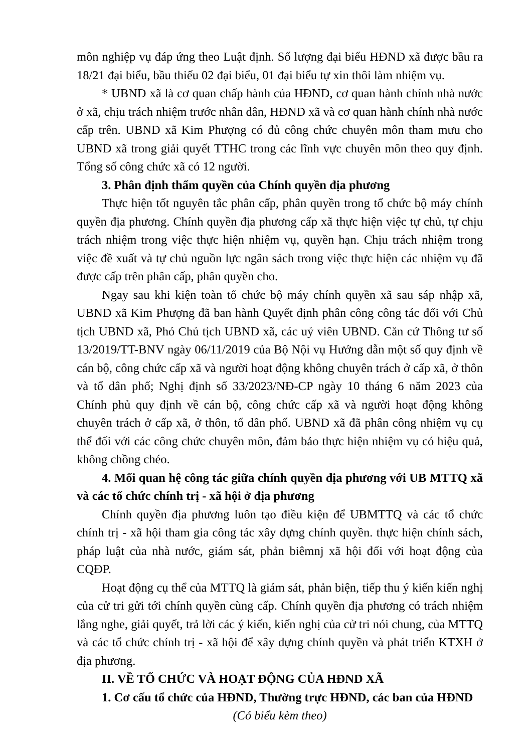môn nghiệp vụ đáp ứng theo Luật định. Số lượng đại biểu HĐND xã được bầu ra 18/21 đại biểu, bầu thiếu 02 đại biểu, 01 đại biểu tự xin thôi làm nhiệm vụ.
* UBND xã là cơ quan chấp hành của HĐND, cơ quan hành chính nhà nước ở xã, chịu trách nhiệm trước nhân dân, HĐND xã và cơ quan hành chính nhà nước cấp trên. UBND xã Kim Phượng có đủ công chức chuyên môn tham mưu cho UBND xã trong giải quyết TTHC trong các lĩnh vực chuyên môn theo quy định. Tổng số công chức xã có 12 người.
3. Phân định thẩm quyền của Chính quyền địa phương
Thực hiện tốt nguyên tắc phân cấp, phân quyền trong tổ chức bộ máy chính quyền địa phương. Chính quyền địa phương cấp xã thực hiện việc tự chủ, tự chịu trách nhiệm trong việc thực hiện nhiệm vụ, quyền hạn. Chịu trách nhiệm trong việc đề xuất và tự chủ nguồn lực ngân sách trong việc thực hiện các nhiệm vụ đã được cấp trên phân cấp, phân quyền cho.
Ngay sau khi kiện toàn tổ chức bộ máy chính quyền xã sau sáp nhập xã, UBND xã Kim Phượng đã ban hành Quyết định phân công công tác đối với Chủ tịch UBND xã, Phó Chủ tịch UBND xã, các uỷ viên UBND. Căn cứ Thông tư số 13/2019/TT-BNV ngày 06/11/2019 của Bộ Nội vụ Hướng dẫn một số quy định về cán bộ, công chức cấp xã và người hoạt động không chuyên trách ở cấp xã, ở thôn và tổ dân phố; Nghị định số 33/2023/NĐ-CP ngày 10 tháng 6 năm 2023 của Chính phủ quy định về cán bộ, công chức cấp xã và người hoạt động không chuyên trách ở cấp xã, ở thôn, tổ dân phố. UBND xã đã phân công nhiệm vụ cụ thể đối với các công chức chuyên môn, đảm bảo thực hiện nhiệm vụ có hiệu quả, không chồng chéo.
4. Mối quan hệ công tác giữa chính quyền địa phương với UB MTTQ xã và các tổ chức chính trị - xã hội ở địa phương
Chính quyền địa phương luôn tạo điều kiện để UBMTTQ và các tổ chức chính trị - xã hội tham gia công tác xây dựng chính quyền. thực hiện chính sách, pháp luật của nhà nước, giám sát, phản biêmnj xã hội đối với hoạt động của CQĐP.
Hoạt động cụ thể của MTTQ là giám sát, phản biện, tiếp thu ý kiến kiến nghị của cử tri gửi tới chính quyền cùng cấp. Chính quyền địa phương có trách nhiệm lắng nghe, giải quyết, trả lời các ý kiến, kiến nghị của cử tri nói chung, của MTTQ và các tổ chức chính trị - xã hội để xây dựng chính quyền và phát triển KTXH ở địa phương.
II. VỀ TỔ CHỨC VÀ HOẠT ĐỘNG CỦA HĐND XÃ
1. Cơ cấu tổ chức của HĐND, Thường trực HĐND, các ban của HĐND
(Có biểu kèm theo)